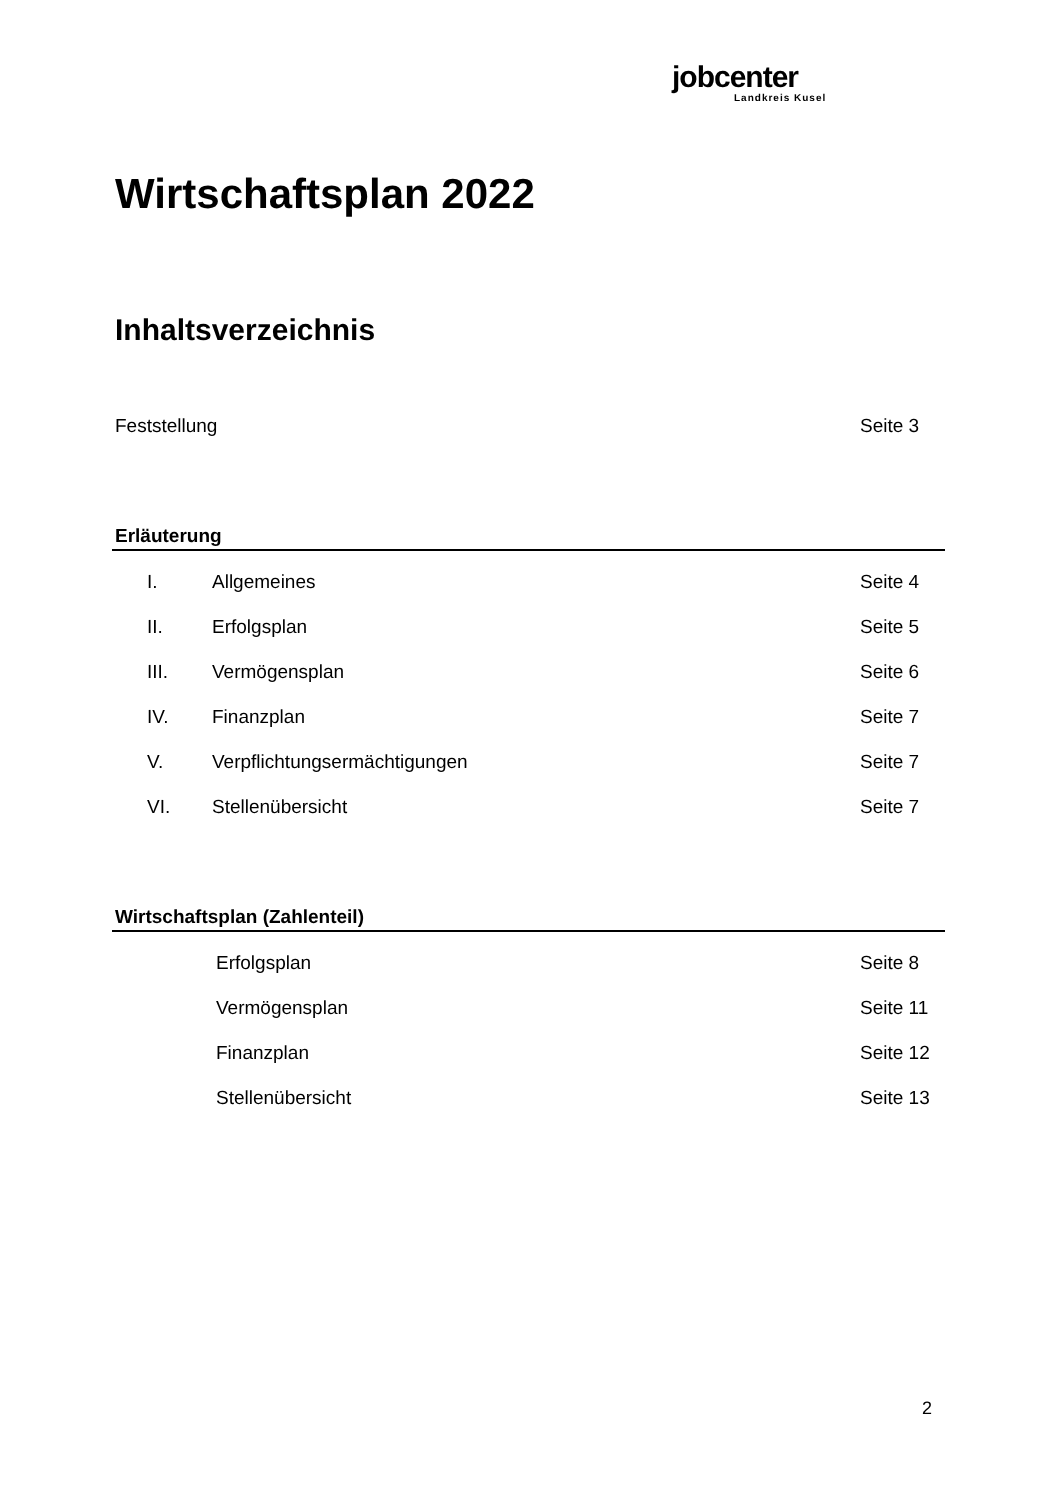jobcenter
Landkreis Kusel
Wirtschaftsplan 2022
Inhaltsverzeichnis
Feststellung Seite 3
Erläuterung
I. Allgemeines Seite 4
II. Erfolgsplan Seite 5
III. Vermögensplan Seite 6
IV. Finanzplan Seite 7
V. Verpflichtungsermächtigungen Seite 7
VI. Stellenübersicht Seite 7
Wirtschaftsplan (Zahlenteil)
Erfolgsplan Seite 8
Vermögensplan Seite 11
Finanzplan Seite 12
Stellenübersicht Seite 13
2